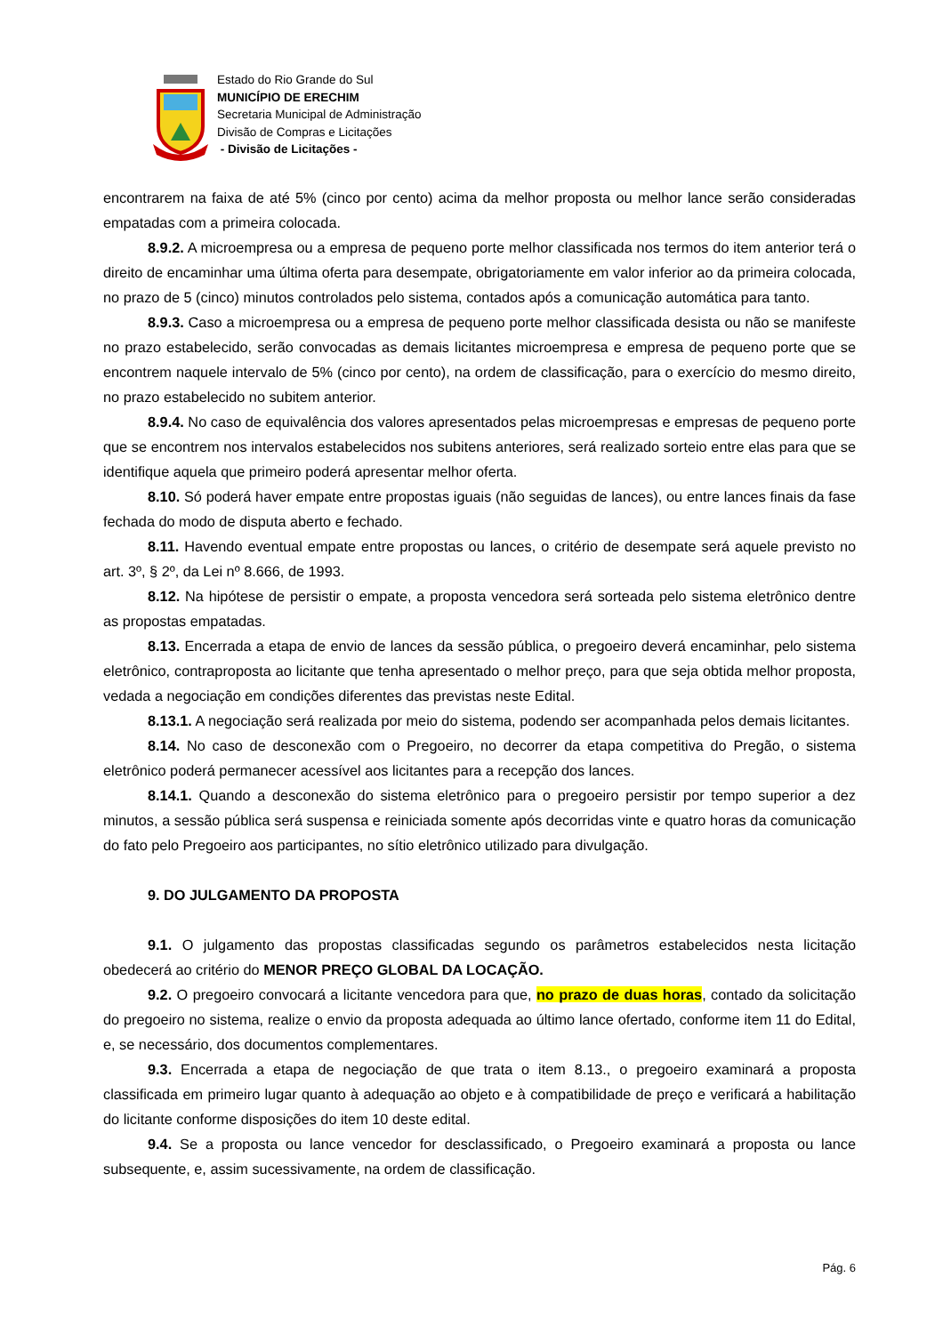Estado do Rio Grande do Sul
MUNICÍPIO DE ERECHIM
Secretaria Municipal de Administração
Divisão de Compras e Licitações
- Divisão de Licitações -
encontrarem na faixa de até 5% (cinco por cento) acima da melhor proposta ou melhor lance serão consideradas empatadas com a primeira colocada.
8.9.2. A microempresa ou a empresa de pequeno porte melhor classificada nos termos do item anterior terá o direito de encaminhar uma última oferta para desempate, obrigatoriamente em valor inferior ao da primeira colocada, no prazo de 5 (cinco) minutos controlados pelo sistema, contados após a comunicação automática para tanto.
8.9.3. Caso a microempresa ou a empresa de pequeno porte melhor classificada desista ou não se manifeste no prazo estabelecido, serão convocadas as demais licitantes microempresa e empresa de pequeno porte que se encontrem naquele intervalo de 5% (cinco por cento), na ordem de classificação, para o exercício do mesmo direito, no prazo estabelecido no subitem anterior.
8.9.4. No caso de equivalência dos valores apresentados pelas microempresas e empresas de pequeno porte que se encontrem nos intervalos estabelecidos nos subitens anteriores, será realizado sorteio entre elas para que se identifique aquela que primeiro poderá apresentar melhor oferta.
8.10. Só poderá haver empate entre propostas iguais (não seguidas de lances), ou entre lances finais da fase fechada do modo de disputa aberto e fechado.
8.11. Havendo eventual empate entre propostas ou lances, o critério de desempate será aquele previsto no art. 3º, § 2º, da Lei nº 8.666, de 1993.
8.12. Na hipótese de persistir o empate, a proposta vencedora será sorteada pelo sistema eletrônico dentre as propostas empatadas.
8.13. Encerrada a etapa de envio de lances da sessão pública, o pregoeiro deverá encaminhar, pelo sistema eletrônico, contraproposta ao licitante que tenha apresentado o melhor preço, para que seja obtida melhor proposta, vedada a negociação em condições diferentes das previstas neste Edital.
8.13.1. A negociação será realizada por meio do sistema, podendo ser acompanhada pelos demais licitantes.
8.14. No caso de desconexão com o Pregoeiro, no decorrer da etapa competitiva do Pregão, o sistema eletrônico poderá permanecer acessível aos licitantes para a recepção dos lances.
8.14.1. Quando a desconexão do sistema eletrônico para o pregoeiro persistir por tempo superior a dez minutos, a sessão pública será suspensa e reiniciada somente após decorridas vinte e quatro horas da comunicação do fato pelo Pregoeiro aos participantes, no sítio eletrônico utilizado para divulgação.
9. DO JULGAMENTO DA PROPOSTA
9.1. O julgamento das propostas classificadas segundo os parâmetros estabelecidos nesta licitação obedecerá ao critério do MENOR PREÇO GLOBAL DA LOCAÇÃO.
9.2. O pregoeiro convocará a licitante vencedora para que, no prazo de duas horas, contado da solicitação do pregoeiro no sistema, realize o envio da proposta adequada ao último lance ofertado, conforme item 11 do Edital, e, se necessário, dos documentos complementares.
9.3. Encerrada a etapa de negociação de que trata o item 8.13., o pregoeiro examinará a proposta classificada em primeiro lugar quanto à adequação ao objeto e à compatibilidade de preço e verificará a habilitação do licitante conforme disposições do item 10 deste edital.
9.4. Se a proposta ou lance vencedor for desclassificado, o Pregoeiro examinará a proposta ou lance subsequente, e, assim sucessivamente, na ordem de classificação.
Pág. 6